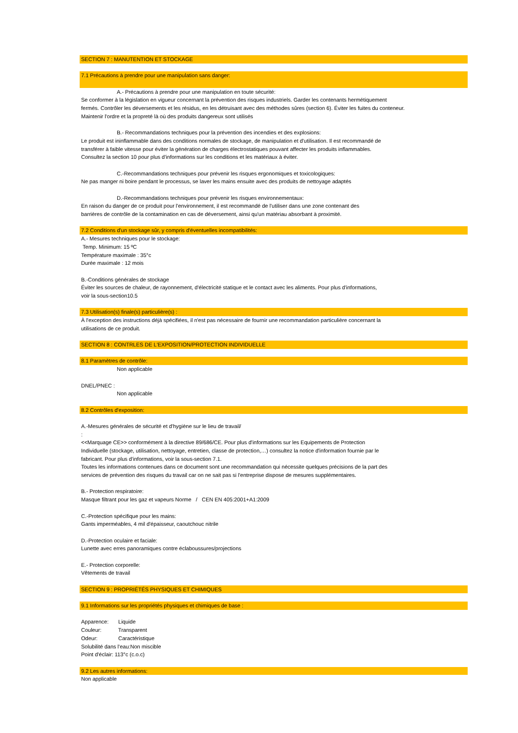SECTION 7 : MANUTENTION ET STOCKAGE
7.1 Précautions à prendre pour une manipulation sans danger:
A.- Précautions à prendre pour une manipulation en toute sécurité:
Se conformer à la législation en vigueur concernant la prévention des risques industriels. Garder les contenants hermétiquement
fermés. Contrôler les déversements et les résidus, en les détruisant avec des méthodes sûres (section 6). Éviter les fuites du conteneur.
Maintenir l'ordre et la propreté là où des produits dangereux sont utilisés
B.- Recommandations techniques pour la prévention des incendies et des explosions:
Le produit est ininflammable dans des conditions normales de stockage, de manipulation et d'utilisation. Il est recommandé de
transférer à faible vitesse pour éviter la génération de charges électrostatiques pouvant affecter les produits inflammables.
Consultez la section 10 pour plus d'informations sur les conditions et les matériaux à éviter.
C.-Recommandations techniques pour prévenir les risques ergonomiques et toxicologiques:
Ne pas manger ni boire pendant le processus, se laver les mains ensuite avec des produits de nettoyage adaptés
D.-Recommandations techniques pour prévenir les risques environnementaux:
En raison du danger de ce produit pour l'environnement, il est recommandé de l'utiliser dans une zone contenant des
barrières de contrôle de la contamination en cas de déversement, ainsi qu'un matériau absorbant à proximité.
7.2 Conditions d'un stockage sûr, y compris d'éventuelles incompatibilités:
A.- Mesures techniques pour le stockage:
Temp. Minimum: 15 ºC
Température maximale : 35°c
Durée maximale : 12 mois
B.-Conditions générales de stockage
Éviter les sources de chaleur, de rayonnement, d'électricité statique et le contact avec les aliments. Pour plus d'informations,
voir la sous-section10.5
7.3 Utilisation(s) finale(s) particulière(s) :
À l'exception des instructions déjà spécifiées, il n'est pas nécessaire de fournir une recommandation particulière concernant la
utilisations de ce produit.
SECTION 8 : CONTRLES DE L'EXPOSITION/PROTECTION INDIVIDUELLE
8.1 Paramètres de contrôle:
Non applicable
DNEL/PNEC :
Non applicable
8.2 Contrôles d'exposition:
A.-Mesures générales de sécurité et d'hygiène sur le lieu de travail/
:
<<Marquage CE>> conformément à la directive 89/686/CE. Pour plus d'informations sur les Equipements de Protection
Individuelle (stockage, utilisation, nettoyage, entretien, classe de protection,…) consultez la notice d'information fournie par le
fabricant. Pour plus d'informations, voir la sous-section 7.1.
Toutes les informations contenues dans ce document sont une recommandation qui nécessite quelques précisions de la part des
services de prévention des risques du travail car on ne sait pas si l'entreprise dispose de mesures supplémentaires.
B.- Protection respiratoire:
Masque filtrant pour les gaz et vapeurs Norme / CEN EN 405:2001+A1:2009
C.-Protection spécifique pour les mains:
Gants imperméables, 4 mil d'épaisseur, caoutchouc nitrile
D.-Protection oculaire et faciale:
Lunette avec erres panoramiques contre éclaboussures/projections
E.- Protection corporelle:
Vêtements de travail
SECTION 9 : PROPRIÉTÉS PHYSIQUES ET CHIMIQUES
9.1 Informations sur les propriétés physiques et chimiques de base :
Apparence: Liquide
Couleur: Transparent
Odeur: Caractéristique
Solubilité dans l'eau:Non miscible
Point d'éclair: 113°c (c.o.c)
9.2 Les autres informations:
Non applicable